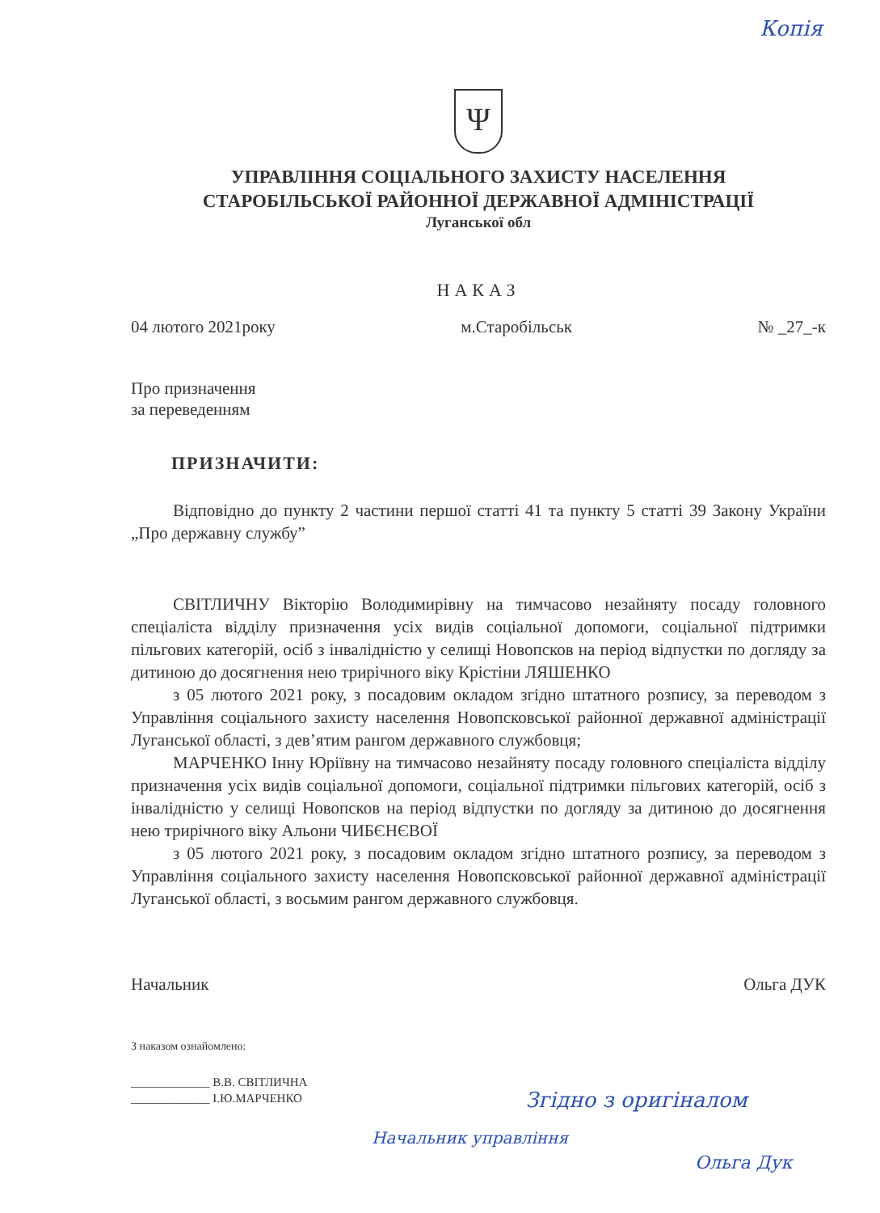Копія
Ψ
УПРАВЛІННЯ СОЦІАЛЬНОГО ЗАХИСТУ НАСЕЛЕННЯ
СТАРОБІЛЬСЬКОЇ РАЙОННОЇ ДЕРЖАВНОЇ АДМІНІСТРАЦІЇ
Луганської обл
НАКАЗ
04 лютого 2021року м.Старобільськ № _27_-к
Про призначення
за переведенням
ПРИЗНАЧИТИ:
Відповідно до пункту 2 частини першої статті 41 та пункту 5 статті 39 Закону України „Про державну службу”
СВІТЛИЧНУ Вікторію Володимирівну на тимчасово незайняту посаду головного спеціаліста відділу призначення усіх видів соціальної допомоги, соціальної підтримки пільгових категорій, осіб з інвалідністю у селищі Новопсков на період відпустки по догляду за дитиною до досягнення нею трирічного віку Крістіни ЛЯШЕНКО
з 05 лютого 2021 року, з посадовим окладом згідно штатного розпису, за переводом з Управління соціального захисту населення Новопсковської районної державної адміністрації Луганської області, з дев’ятим рангом державного службовця;
МАРЧЕНКО Інну Юріївну на тимчасово незайняту посаду головного спеціаліста відділу призначення усіх видів соціальної допомоги, соціальної підтримки пільгових категорій, осіб з інвалідністю у селищі Новопсков на період відпустки по догляду за дитиною до досягнення нею трирічного віку Альони ЧИБЄНЄВОЇ
з 05 лютого 2021 року, з посадовим окладом згідно штатного розпису, за переводом з Управління соціального захисту населення Новопсковської районної державної адміністрації Луганської області, з восьмим рангом державного службовця.
Начальник Ольга ДУК
З наказом ознайомлено:
_____________ В.В. СВІТЛИЧНА
_____________ І.Ю.МАРЧЕНКО
Згідно з оригіналом
Начальник управління
Ольга Дук